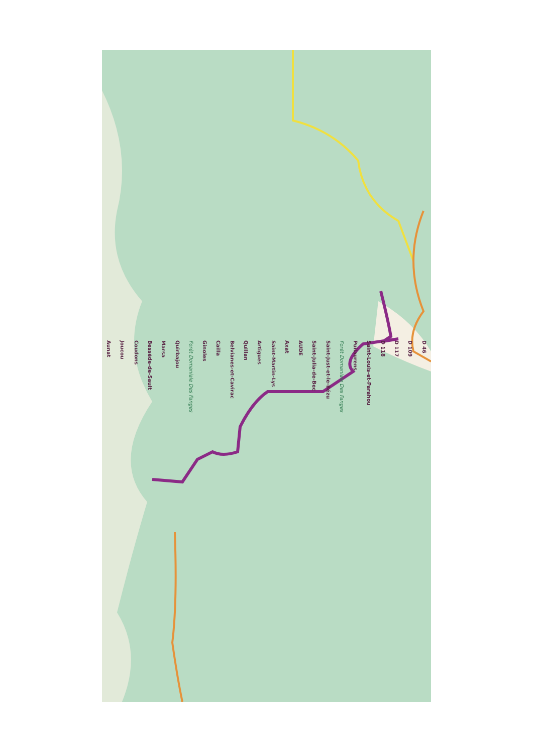Aunat Joucou Coudons Bessède-de-Sault Marsa Quirbajou Forêt Domaniale Des Fanges Ginoles Cailla Belvianes-et-Cavirac Quillan Artigues Saint-Martin-Lys Axat AUDE Saint-Julia-de-Bec Saint-Just-et-le-Bézu Forêt Domaniale Des Fanges Puilaurens Saint-Louis-et-Parahou D 118 D 117 D 109 D 46